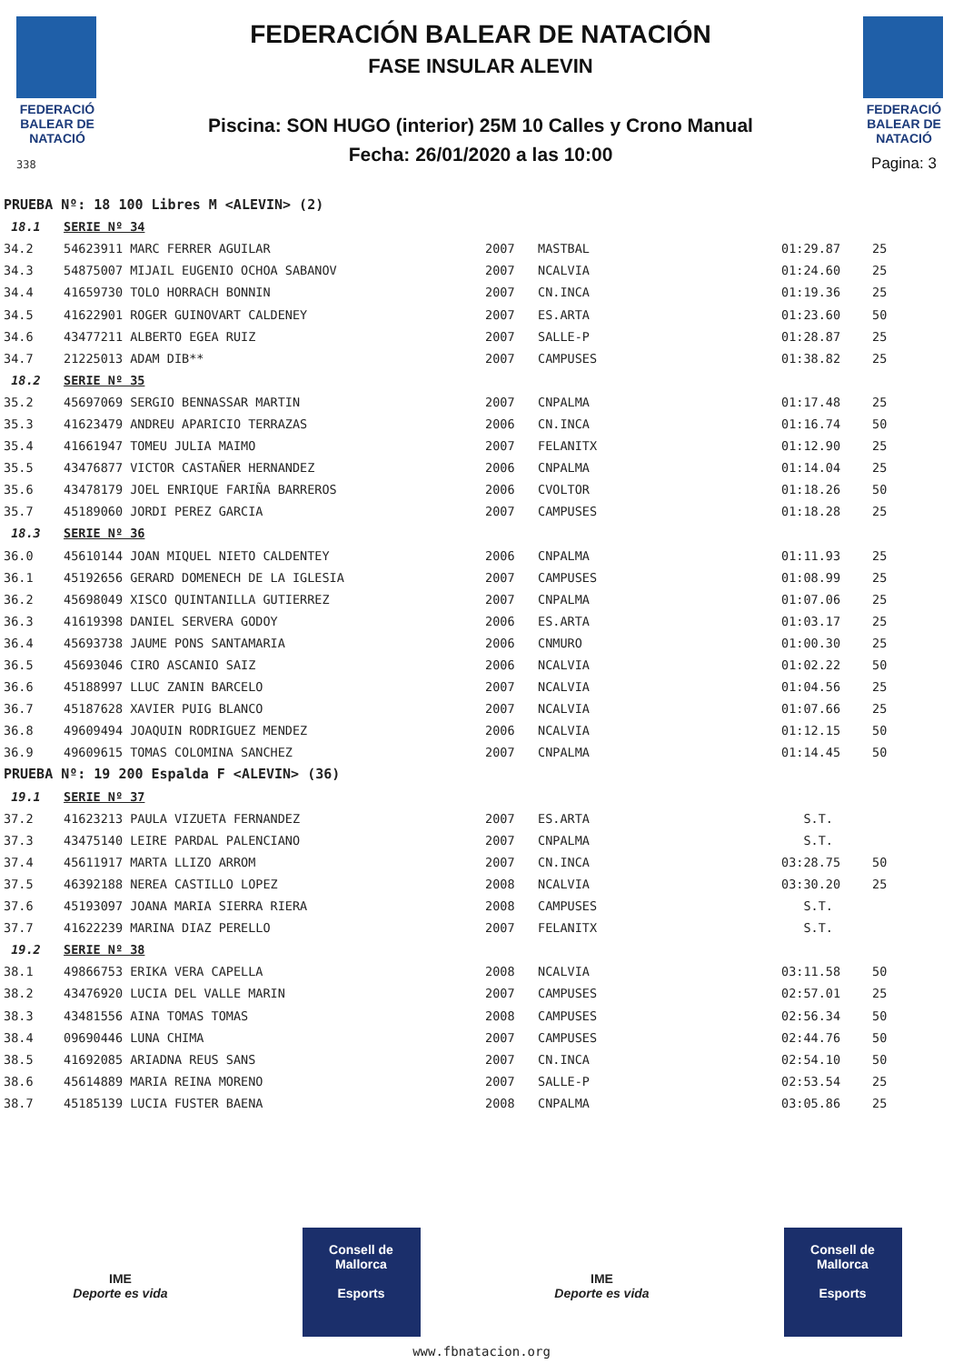FEDERACIÓ BALEAR DE NATACIÓ
338
FEDERACIÓN BALEAR DE NATACIÓN
FASE INSULAR ALEVIN
Piscina: SON HUGO (interior) 25M 10 Calles y Crono Manual
Fecha: 26/01/2020 a las 10:00
FEDERACIÓ BALEAR DE NATACIÓ
Pagina: 3
| PRUEBA Nº: 18 100 Libres M <ALEVIN> (2) | | | | | |
| 18.1 | SERIE Nº 34 | | | | |
| 34.2 | 54623911 MARC FERRER AGUILAR | 2007 | MASTBAL | 01:29.87 | 25 |
| 34.3 | 54875007 MIJAIL EUGENIO OCHOA SABANOV | 2007 | NCALVIA | 01:24.60 | 25 |
| 34.4 | 41659730 TOLO HORRACH BONNIN | 2007 | CN.INCA | 01:19.36 | 25 |
| 34.5 | 41622901 ROGER GUINOVART CALDENEY | 2007 | ES.ARTA | 01:23.60 | 50 |
| 34.6 | 43477211 ALBERTO EGEA RUIZ | 2007 | SALLE-P | 01:28.87 | 25 |
| 34.7 | 21225013 ADAM DIB** | 2007 | CAMPUSES | 01:38.82 | 25 |
| 18.2 | SERIE Nº 35 | | | | |
| 35.2 | 45697069 SERGIO BENNASSAR MARTIN | 2007 | CNPALMA | 01:17.48 | 25 |
| 35.3 | 41623479 ANDREU APARICIO TERRAZAS | 2006 | CN.INCA | 01:16.74 | 50 |
| 35.4 | 41661947 TOMEU JULIA MAIMO | 2007 | FELANITX | 01:12.90 | 25 |
| 35.5 | 43476877 VICTOR CASTAÑER HERNANDEZ | 2006 | CNPALMA | 01:14.04 | 25 |
| 35.6 | 43478179 JOEL ENRIQUE FARIÑA BARREROS | 2006 | CVOLTOR | 01:18.26 | 50 |
| 35.7 | 45189060 JORDI PEREZ GARCIA | 2007 | CAMPUSES | 01:18.28 | 25 |
| 18.3 | SERIE Nº 36 | | | | |
| 36.0 | 45610144 JOAN MIQUEL NIETO CALDENTEY | 2006 | CNPALMA | 01:11.93 | 25 |
| 36.1 | 45192656 GERARD DOMENECH DE LA IGLESIA | 2007 | CAMPUSES | 01:08.99 | 25 |
| 36.2 | 45698049 XISCO QUINTANILLA GUTIERREZ | 2007 | CNPALMA | 01:07.06 | 25 |
| 36.3 | 41619398 DANIEL SERVERA GODOY | 2006 | ES.ARTA | 01:03.17 | 25 |
| 36.4 | 45693738 JAUME PONS SANTAMARIA | 2006 | CNMURO | 01:00.30 | 25 |
| 36.5 | 45693046 CIRO ASCANIO SAIZ | 2006 | NCALVIA | 01:02.22 | 50 |
| 36.6 | 45188997 LLUC ZANIN BARCELO | 2007 | NCALVIA | 01:04.56 | 25 |
| 36.7 | 45187628 XAVIER PUIG BLANCO | 2007 | NCALVIA | 01:07.66 | 25 |
| 36.8 | 49609494 JOAQUIN RODRIGUEZ MENDEZ | 2006 | NCALVIA | 01:12.15 | 50 |
| 36.9 | 49609615 TOMAS COLOMINA SANCHEZ | 2007 | CNPALMA | 01:14.45 | 50 |
| PRUEBA Nº: 19 200 Espalda F <ALEVIN> (36) | | | | | |
| 19.1 | SERIE Nº 37 | | | | |
| 37.2 | 41623213 PAULA VIZUETA FERNANDEZ | 2007 | ES.ARTA | S.T. | |
| 37.3 | 43475140 LEIRE PARDAL PALENCIANO | 2007 | CNPALMA | S.T. | |
| 37.4 | 45611917 MARTA LLIZO ARROM | 2007 | CN.INCA | 03:28.75 | 50 |
| 37.5 | 46392188 NEREA CASTILLO LOPEZ | 2008 | NCALVIA | 03:30.20 | 25 |
| 37.6 | 45193097 JOANA MARIA SIERRA RIERA | 2008 | CAMPUSES | S.T. | |
| 37.7 | 41622239 MARINA DIAZ PERELLO | 2007 | FELANITX | S.T. | |
| 19.2 | SERIE Nº 38 | | | | |
| 38.1 | 49866753 ERIKA VERA CAPELLA | 2008 | NCALVIA | 03:11.58 | 50 |
| 38.2 | 43476920 LUCIA DEL VALLE MARIN | 2007 | CAMPUSES | 02:57.01 | 25 |
| 38.3 | 43481556 AINA TOMAS TOMAS | 2008 | CAMPUSES | 02:56.34 | 50 |
| 38.4 | 09690446 LUNA CHIMA | 2007 | CAMPUSES | 02:44.76 | 50 |
| 38.5 | 41692085 ARIADNA REUS SANS | 2007 | CN.INCA | 02:54.10 | 50 |
| 38.6 | 45614889 MARIA REINA MORENO | 2007 | SALLE-P | 02:53.54 | 25 |
| 38.7 | 45185139 LUCIA FUSTER BAENA | 2008 | CNPALMA | 03:05.86 | 25 |
IME
Deporte es vida
Consell de Mallorca
Esports
IME
Deporte es vida
Consell de Mallorca
Esports
www.fbnatacion.org